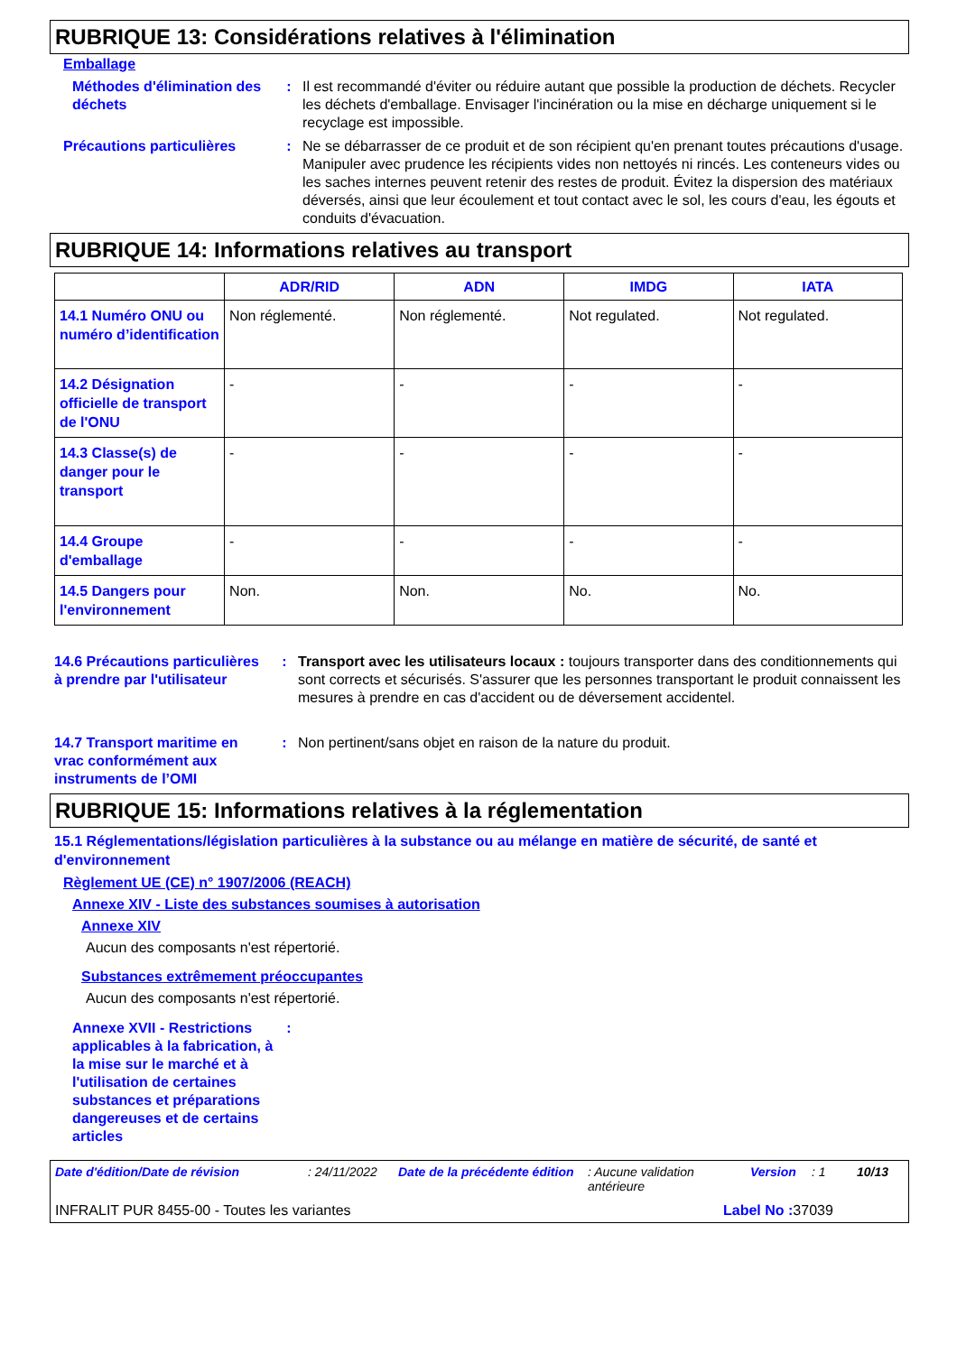RUBRIQUE 13: Considérations relatives à l'élimination
Emballage
Méthodes d'élimination des déchets
: Il est recommandé d'éviter ou réduire autant que possible la production de déchets. Recycler les déchets d'emballage. Envisager l'incinération ou la mise en décharge uniquement si le recyclage est impossible.
Précautions particulières
: Ne se débarrasser de ce produit et de son récipient qu'en prenant toutes précautions d'usage. Manipuler avec prudence les récipients vides non nettoyés ni rincés. Les conteneurs vides ou les saches internes peuvent retenir des restes de produit. Évitez la dispersion des matériaux déversés, ainsi que leur écoulement et tout contact avec le sol, les cours d'eau, les égouts et conduits d'évacuation.
RUBRIQUE 14: Informations relatives au transport
| | ADR/RID | ADN | IMDG | IATA |
| --- | --- | --- | --- | --- |
| 14.1 Numéro ONU ou numéro d’identification | Non réglementé. | Non réglementé. | Not regulated. | Not regulated. |
| 14.2 Désignation officielle de transport de l'ONU | - | - | - | - |
| 14.3 Classe(s) de danger pour le transport | - | - | - | - |
| 14.4 Groupe d'emballage | - | - | - | - |
| 14.5 Dangers pour l'environnement | Non. | Non. | No. | No. |
14.6 Précautions particulières à prendre par l'utilisateur
: Transport avec les utilisateurs locaux : toujours transporter dans des conditionnements qui sont corrects et sécurisés. S'assurer que les personnes transportant le produit connaissent les mesures à prendre en cas d'accident ou de déversement accidentel.
14.7 Transport maritime en vrac conformément aux instruments de l’OMI
: Non pertinent/sans objet en raison de la nature du produit.
RUBRIQUE 15: Informations relatives à la réglementation
15.1 Réglementations/législation particulières à la substance ou au mélange en matière de sécurité, de santé et d'environnement
Règlement UE (CE) n° 1907/2006 (REACH)
Annexe XIV - Liste des substances soumises à autorisation
Annexe XIV
Aucun des composants n'est répertorié.
Substances extrêmement préoccupantes
Aucun des composants n'est répertorié.
Annexe XVII - Restrictions applicables à la fabrication, à la mise sur le marché et à l'utilisation de certaines substances et préparations dangereuses et de certains articles
:
Date d'édition/Date de révision: 24/11/2022 Date de la précédente édition: Aucune validation antérieure Version: 1 10/13
INFRALIT PUR 8455-00 - Toutes les variantes Label No : 37039